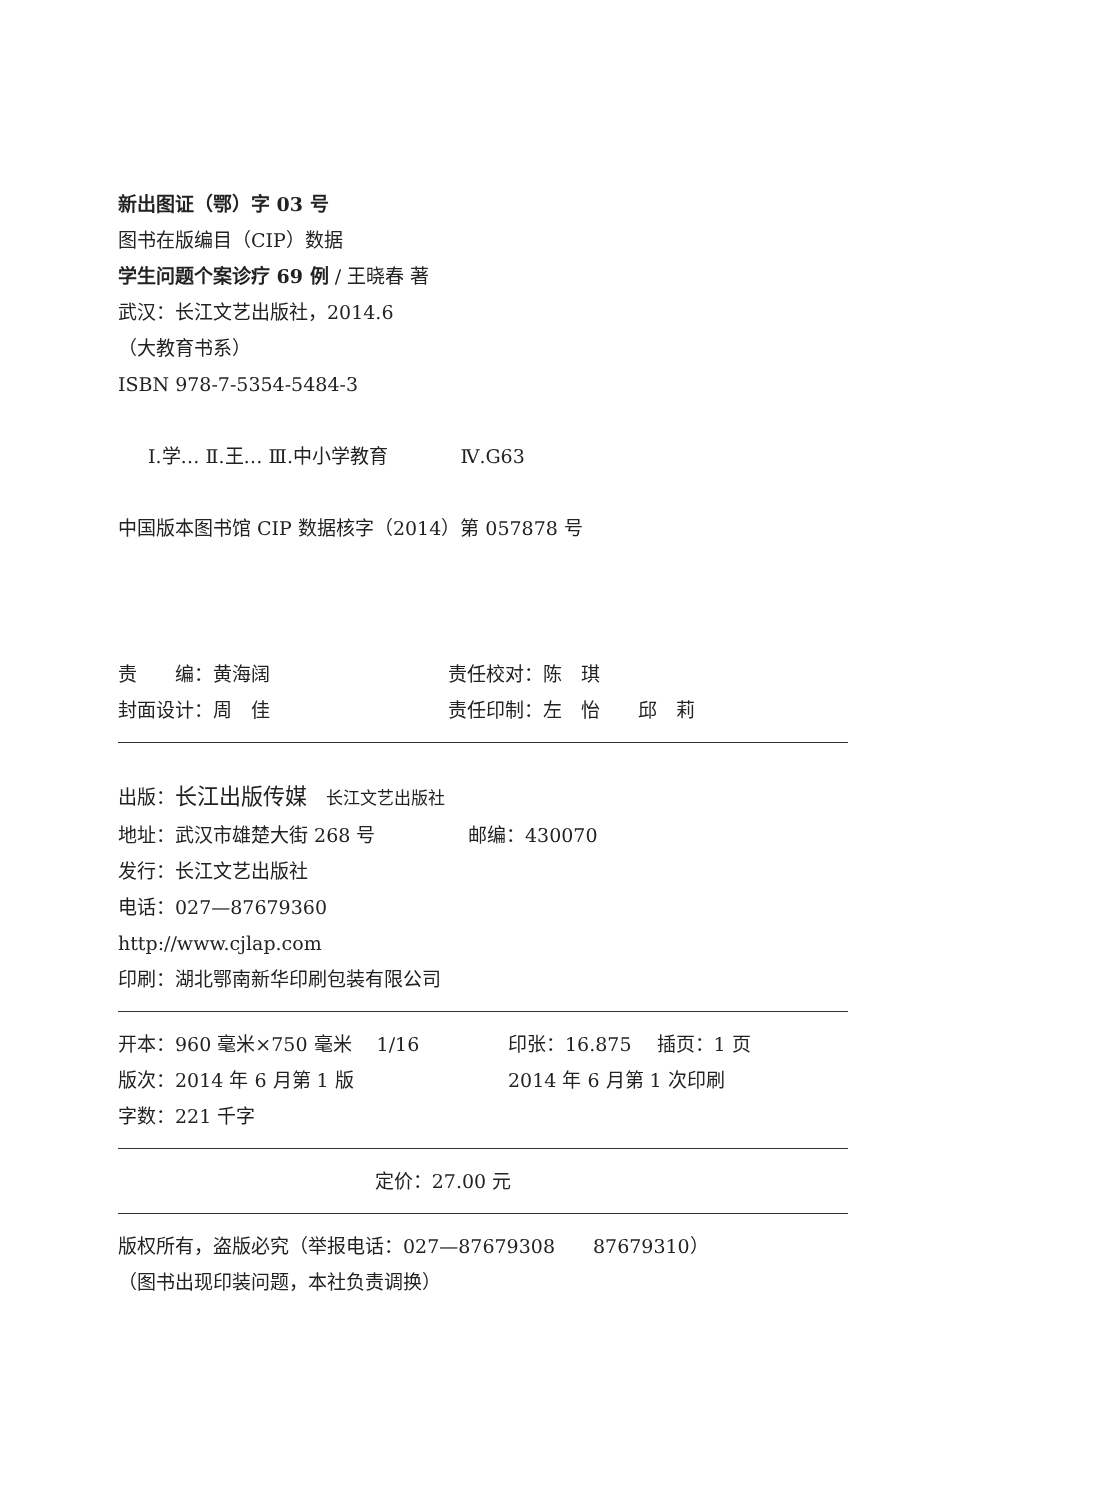新出图证（鄂）字 03 号
图书在版编目（CIP）数据
学生问题个案诊疗 69 例 / 王晓春 著
武汉：长江文艺出版社，2014.6
（大教育书系）
ISBN 978-7-5354-5484-3
Ⅰ.学… Ⅱ.王… Ⅲ.中小学教育 Ⅳ.G63
中国版本图书馆 CIP 数据核字（2014）第 057878 号
责　　编：黄海阔 责任校对：陈　琪
封面设计：周　佳 责任印制：左　怡　　邱　莉
出版：长江出版传媒　长江文艺出版社
地址：武汉市雄楚大街 268 号 邮编：430070
发行：长江文艺出版社
电话：027—87679360
http://www.cjlap.com
印刷：湖北鄂南新华印刷包装有限公司
开本：960 毫米×750 毫米　 1/16 印张：16.875　 插页：1 页
版次：2014 年 6 月第 1 版 2014 年 6 月第 1 次印刷
字数：221 千字
定价：27.00 元
版权所有，盗版必究（举报电话：027—87679308　　87679310）
（图书出现印装问题，本社负责调换）